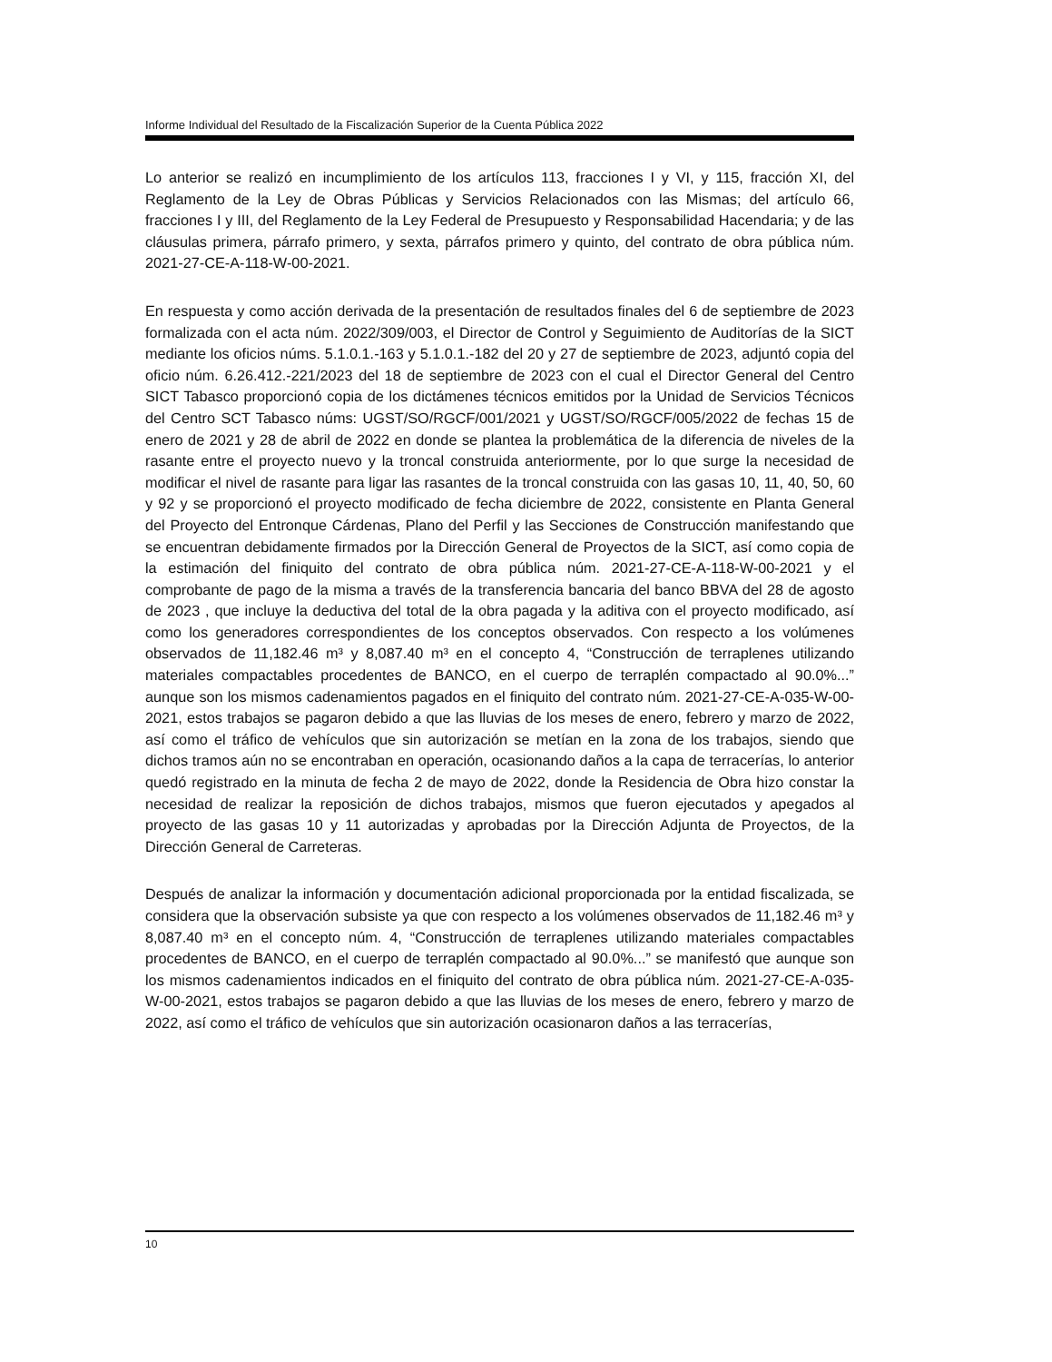Informe Individual del Resultado de la Fiscalización Superior de la Cuenta Pública 2022
Lo anterior se realizó en incumplimiento de los artículos 113, fracciones I y VI, y 115, fracción XI, del Reglamento de la Ley de Obras Públicas y Servicios Relacionados con las Mismas; del artículo 66, fracciones I y III, del Reglamento de la Ley Federal de Presupuesto y Responsabilidad Hacendaria; y de las cláusulas primera, párrafo primero, y sexta, párrafos primero y quinto, del contrato de obra pública núm. 2021-27-CE-A-118-W-00-2021.
En respuesta y como acción derivada de la presentación de resultados finales del 6 de septiembre de 2023 formalizada con el acta núm. 2022/309/003, el Director de Control y Seguimiento de Auditorías de la SICT mediante los oficios núms. 5.1.0.1.-163 y 5.1.0.1.-182 del 20 y 27 de septiembre de 2023, adjuntó copia del oficio núm. 6.26.412.-221/2023 del 18 de septiembre de 2023 con el cual el Director General del Centro SICT Tabasco proporcionó copia de los dictámenes técnicos emitidos por la Unidad de Servicios Técnicos del Centro SCT Tabasco núms: UGST/SO/RGCF/001/2021 y UGST/SO/RGCF/005/2022 de fechas 15 de enero de 2021 y 28 de abril de 2022 en donde se plantea la problemática de la diferencia de niveles de la rasante entre el proyecto nuevo y la troncal construida anteriormente, por lo que surge la necesidad de modificar el nivel de rasante para ligar las rasantes de la troncal construida con las gasas 10, 11, 40, 50, 60 y 92 y se proporcionó el proyecto modificado de fecha diciembre de 2022, consistente en Planta General del Proyecto del Entronque Cárdenas, Plano del Perfil y las Secciones de Construcción manifestando que se encuentran debidamente firmados por la Dirección General de Proyectos de la SICT, así como copia de la estimación del finiquito del contrato de obra pública núm. 2021-27-CE-A-118-W-00-2021 y el comprobante de pago de la misma a través de la transferencia bancaria del banco BBVA del 28 de agosto de 2023 , que incluye la deductiva del total de la obra pagada y la aditiva con el proyecto modificado, así como los generadores correspondientes de los conceptos observados. Con respecto a los volúmenes observados de 11,182.46 m³ y 8,087.40 m³ en el concepto 4, “Construcción de terraplenes utilizando materiales compactables procedentes de BANCO, en el cuerpo de terraplén compactado al 90.0%...” aunque son los mismos cadenamientos pagados en el finiquito del contrato núm. 2021-27-CE-A-035-W-00-2021, estos trabajos se pagaron debido a que las lluvias de los meses de enero, febrero y marzo de 2022, así como el tráfico de vehículos que sin autorización se metían en la zona de los trabajos, siendo que dichos tramos aún no se encontraban en operación, ocasionando daños a la capa de terracerías, lo anterior quedó registrado en la minuta de fecha 2 de mayo de 2022, donde la Residencia de Obra hizo constar la necesidad de realizar la reposición de dichos trabajos, mismos que fueron ejecutados y apegados al proyecto de las gasas 10 y 11 autorizadas y aprobadas por la Dirección Adjunta de Proyectos, de la Dirección General de Carreteras.
Después de analizar la información y documentación adicional proporcionada por la entidad fiscalizada, se considera que la observación subsiste ya que con respecto a los volúmenes observados de 11,182.46 m³ y 8,087.40 m³ en el concepto núm. 4, “Construcción de terraplenes utilizando materiales compactables procedentes de BANCO, en el cuerpo de terraplén compactado al 90.0%...” se manifestó que aunque son los mismos cadenamientos indicados en el finiquito del contrato de obra pública núm. 2021-27-CE-A-035-W-00-2021, estos trabajos se pagaron debido a que las lluvias de los meses de enero, febrero y marzo de 2022, así como el tráfico de vehículos que sin autorización ocasionaron daños a las terracerías,
10